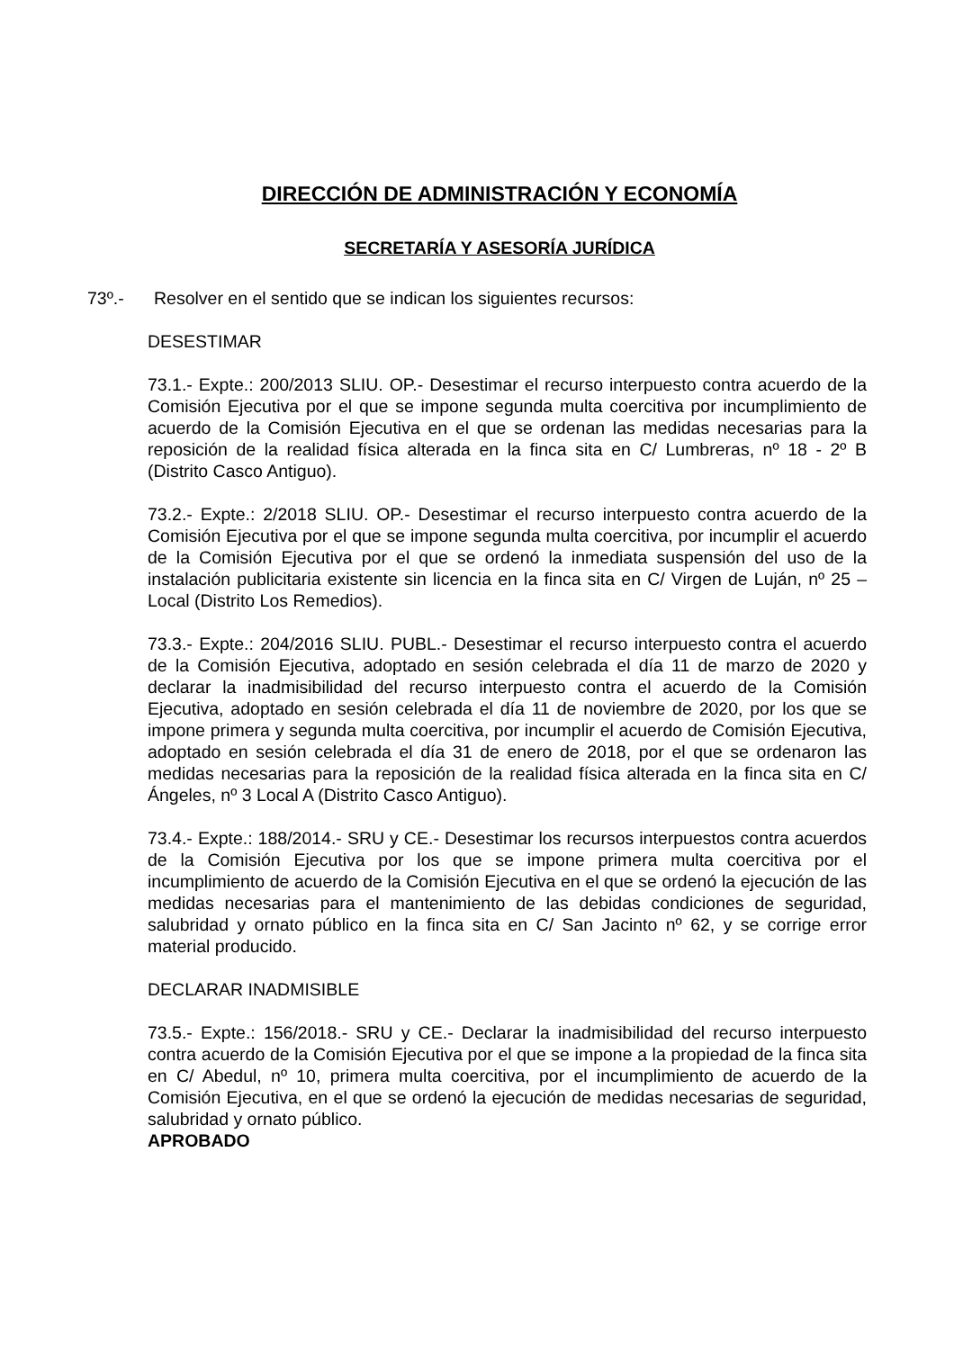DIRECCIÓN DE ADMINISTRACIÓN Y ECONOMÍA
SECRETARÍA Y ASESORÍA JURÍDICA
73º.- Resolver en el sentido que se indican los siguientes recursos:
DESESTIMAR
73.1.- Expte.: 200/2013 SLIU. OP.- Desestimar el recurso interpuesto contra acuerdo de la Comisión Ejecutiva por el que se impone segunda multa coercitiva por incumplimiento de acuerdo de la Comisión Ejecutiva en el que se ordenan las medidas necesarias para la reposición de la realidad física alterada en la finca sita en C/ Lumbreras, nº 18 - 2º B (Distrito Casco Antiguo).
73.2.- Expte.: 2/2018 SLIU. OP.- Desestimar el recurso interpuesto contra acuerdo de la Comisión Ejecutiva por el que se impone segunda multa coercitiva, por incumplir el acuerdo de la Comisión Ejecutiva por el que se ordenó la inmediata suspensión del uso de la instalación publicitaria existente sin licencia en la finca sita en C/ Virgen de Luján, nº 25 – Local (Distrito Los Remedios).
73.3.- Expte.: 204/2016 SLIU. PUBL.- Desestimar el recurso interpuesto contra el acuerdo de la Comisión Ejecutiva, adoptado en sesión celebrada el día 11 de marzo de 2020 y declarar la inadmisibilidad del recurso interpuesto contra el acuerdo de la Comisión Ejecutiva, adoptado en sesión celebrada el día 11 de noviembre de 2020, por los que se impone primera y segunda multa coercitiva, por incumplir el acuerdo de Comisión Ejecutiva, adoptado en sesión celebrada el día 31 de enero de 2018, por el que se ordenaron las medidas necesarias para la reposición de la realidad física alterada en la finca sita en C/ Ángeles, nº 3 Local A (Distrito Casco Antiguo).
73.4.- Expte.: 188/2014.- SRU y CE.- Desestimar los recursos interpuestos contra acuerdos de la Comisión Ejecutiva por los que se impone primera multa coercitiva por el incumplimiento de acuerdo de la Comisión Ejecutiva en el que se ordenó la ejecución de las medidas necesarias para el mantenimiento de las debidas condiciones de seguridad, salubridad y ornato público en la finca sita en C/ San Jacinto nº 62, y se corrige error material producido.
DECLARAR INADMISIBLE
73.5.- Expte.: 156/2018.- SRU y CE.- Declarar la inadmisibilidad del recurso interpuesto contra acuerdo de la Comisión Ejecutiva por el que se impone a la propiedad de la finca sita en C/ Abedul, nº 10, primera multa coercitiva, por el incumplimiento de acuerdo de la Comisión Ejecutiva, en el que se ordenó la ejecución de medidas necesarias de seguridad, salubridad y ornato público.
APROBADO